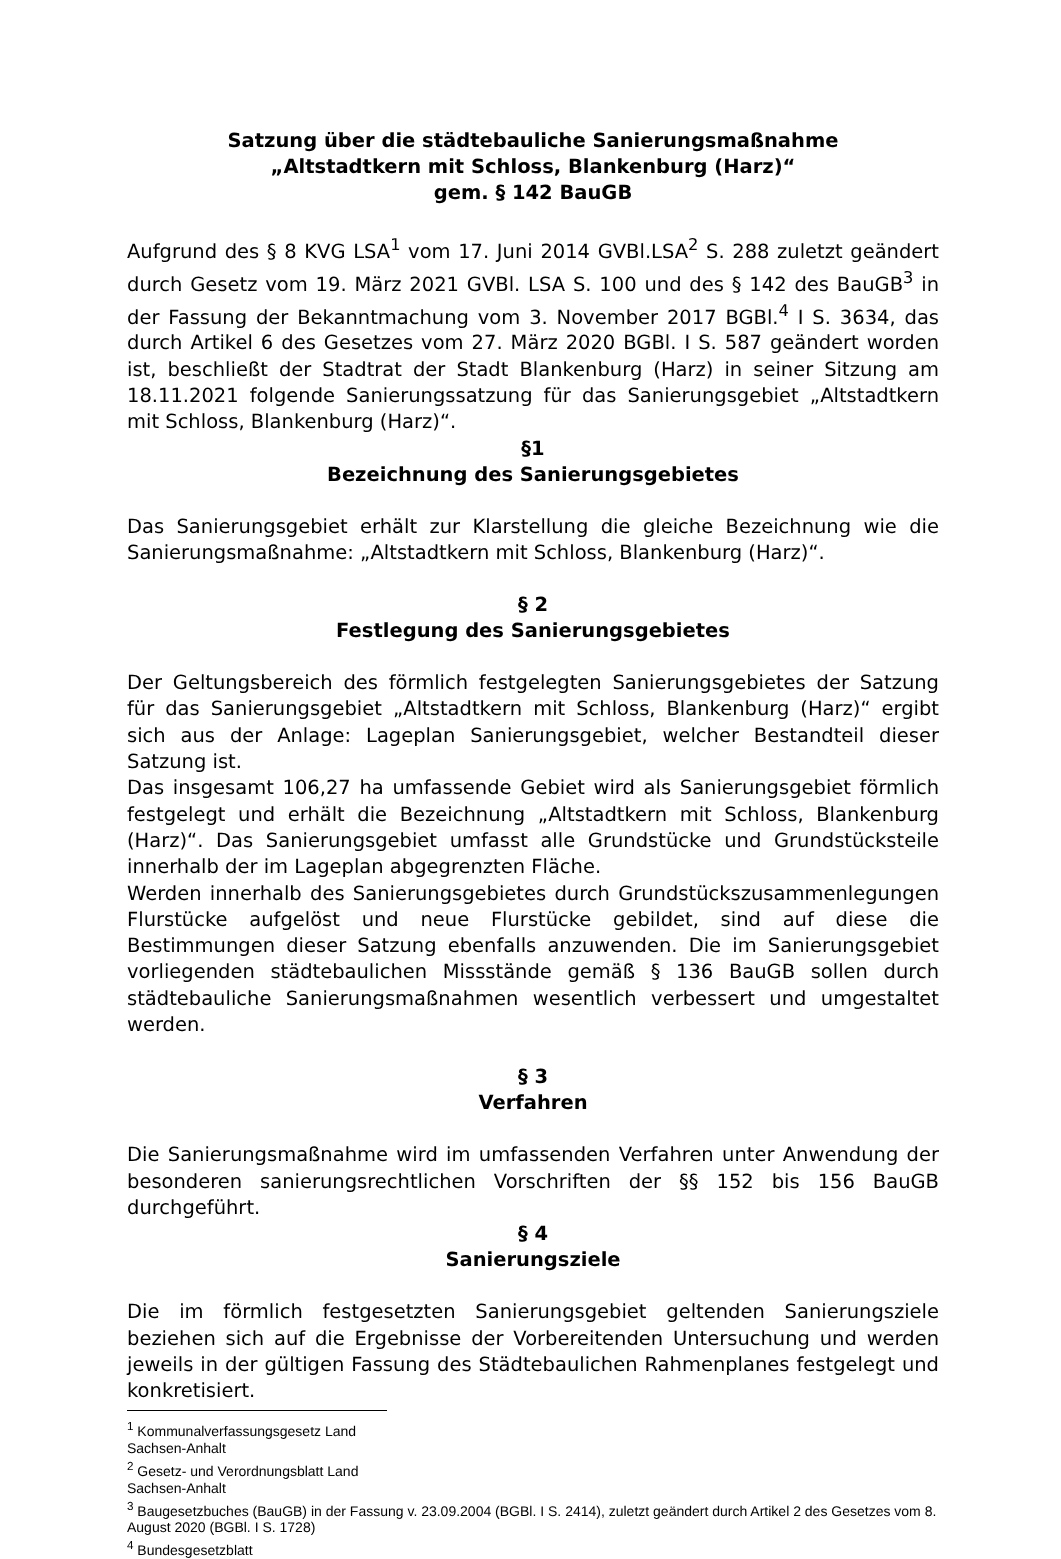Satzung über die städtebauliche Sanierungsmaßnahme
„Altstadtkern mit Schloss, Blankenburg (Harz)“
gem. § 142 BauGB
Aufgrund des § 8 KVG LSA<sup>1</sup> vom 17. Juni 2014 GVBl.LSA<sup>2</sup> S. 288 zuletzt geändert durch Gesetz vom 19. März 2021 GVBl. LSA S. 100 und des § 142 des BauGB<sup>3</sup> in der Fassung der Bekanntmachung vom 3. November 2017 BGBl.<sup>4</sup> I S. 3634, das durch Artikel 6 des Gesetzes vom 27. März 2020 BGBl. I S. 587 geändert worden ist, beschließt der Stadtrat der Stadt Blankenburg (Harz) in seiner Sitzung am 18.11.2021 folgende Sanierungssatzung für das Sanierungsgebiet „Altstadtkern mit Schloss, Blankenburg (Harz)“.
§1
Bezeichnung des Sanierungsgebietes
Das Sanierungsgebiet erhält zur Klarstellung die gleiche Bezeichnung wie die Sanierungsmaßnahme: „Altstadtkern mit Schloss, Blankenburg (Harz)“.
§ 2
Festlegung des Sanierungsgebietes
Der Geltungsbereich des förmlich festgelegten Sanierungsgebietes der Satzung für das Sanierungsgebiet „Altstadtkern mit Schloss, Blankenburg (Harz)“ ergibt sich aus der Anlage: Lageplan Sanierungsgebiet, welcher Bestandteil dieser Satzung ist.
Das insgesamt 106,27 ha umfassende Gebiet wird als Sanierungsgebiet förmlich festgelegt und erhält die Bezeichnung „Altstadtkern mit Schloss, Blankenburg (Harz)“. Das Sanierungsgebiet umfasst alle Grundstücke und Grundstücksteile innerhalb der im Lageplan abgegrenzten Fläche.
Werden innerhalb des Sanierungsgebietes durch Grundstückszusammenlegungen Flurstücke aufgelöst und neue Flurstücke gebildet, sind auf diese die Bestimmungen dieser Satzung ebenfalls anzuwenden. Die im Sanierungsgebiet vorliegenden städtebaulichen Missstände gemäß § 136 BauGB sollen durch städtebauliche Sanierungsmaßnahmen wesentlich verbessert und umgestaltet werden.
§ 3
Verfahren
Die Sanierungsmaßnahme wird im umfassenden Verfahren unter Anwendung der besonderen sanierungsrechtlichen Vorschriften der §§ 152 bis 156 BauGB durchgeführt.
§ 4
Sanierungsziele
Die im förmlich festgesetzten Sanierungsgebiet geltenden Sanierungsziele beziehen sich auf die Ergebnisse der Vorbereitenden Untersuchung und werden jeweils in der gültigen Fassung des Städtebaulichen Rahmenplanes festgelegt und konkretisiert.
<sup>1</sup> Kommunalverfassungsgesetz Land Sachsen-Anhalt
<sup>2</sup> Gesetz- und Verordnungsblatt Land Sachsen-Anhalt
<sup>3</sup> Baugesetzbuches (BauGB) in der Fassung v. 23.09.2004 (BGBl. I S. 2414), zuletzt geändert durch Artikel 2 des Gesetzes vom 8. August 2020 (BGBl. I S. 1728)
<sup>4</sup> Bundesgesetzblatt